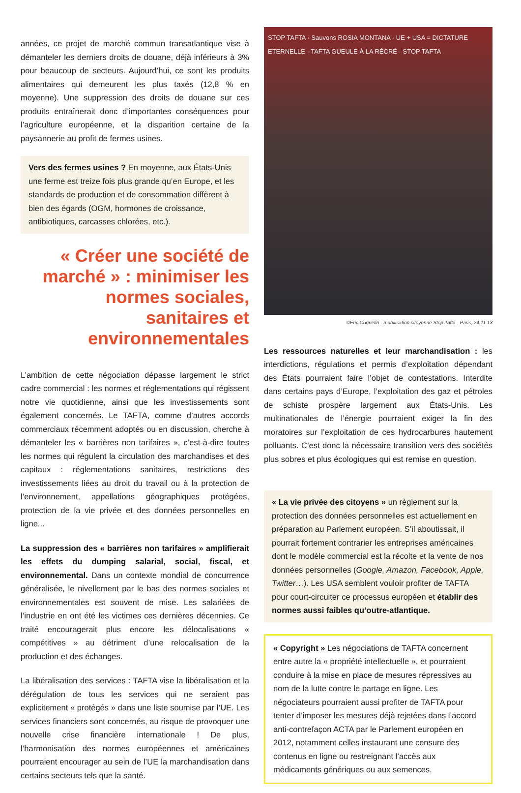années, ce projet de marché commun transatlantique vise à démanteler les derniers droits de douane, déjà inférieurs à 3% pour beaucoup de secteurs. Aujourd’hui, ce sont les produits alimentaires qui demeurent les plus taxés (12,8 % en moyenne). Une suppression des droits de douane sur ces produits entraînerait donc d’importantes conséquences pour l’agriculture européenne, et la disparition certaine de la paysannerie au profit de fermes usines.
Vers des fermes usines ? En moyenne, aux États-Unis une ferme est treize fois plus grande qu’en Europe, et les standards de production et de consommation diffèrent à bien des égards (OGM, hormones de croissance, antibiotiques, carcasses chlorées, etc.).
« Créer une société de marché » : minimiser les normes sociales, sanitaires et environnementales
L’ambition de cette négociation dépasse largement le strict cadre commercial : les normes et réglementations qui régissent notre vie quotidienne, ainsi que les investissements sont également concernés. Le TAFTA, comme d’autres accords commerciaux récemment adoptés ou en discussion, cherche à démanteler les « barrières non tarifaires », c’est-à-dire toutes les normes qui régulent la circulation des marchandises et des capitaux : réglementations sanitaires, restrictions des investissements liées au droit du travail ou à la protection de l’environnement, appellations géographiques protégées, protection de la vie privée et des données personnelles en ligne...
La suppression des « barrières non tarifaires » amplifierait les effets du dumping salarial, social, fiscal, et environnemental. Dans un contexte mondial de concurrence généralisée, le nivellement par le bas des normes sociales et environnementales est souvent de mise. Les salariées de l’industrie en ont été les victimes ces dernières décennies. Ce traité encouragerait plus encore les délocalisations « compétitives » au détriment d’une relocalisation de la production et des échanges.
La libéralisation des services : TAFTA vise la libéralisation et la dérégulation de tous les services qui ne seraient pas explicitement « protégés » dans une liste soumise par l’UE. Les services financiers sont concernés, au risque de provoquer une nouvelle crise financière internationale ! De plus, l’harmonisation des normes européennes et américaines pourraient encourager au sein de l’UE la marchandisation dans certains secteurs tels que la santé.
STOP TAFTA · Sauvons ROSIA MONTANA · UE + USA = DICTATURE ETERNELLE · TAFTA GUEULE À LA RÉCRÉ · STOP TAFTA
©Eric Coquelin - mobilisation citoyenne Stop Tafta - Paris, 24.11.13
Les ressources naturelles et leur marchandisation : les interdictions, régulations et permis d’exploitation dépendant des États pourraient faire l’objet de contestations. Interdite dans certains pays d’Europe, l’exploitation des gaz et pétroles de schiste prospère largement aux États-Unis. Les multinationales de l’énergie pourraient exiger la fin des moratoires sur l’exploitation de ces hydrocarbures hautement polluants. C’est donc la nécessaire transition vers des sociétés plus sobres et plus écologiques qui est remise en question.
« La vie privée des citoyens » un règlement sur la protection des données personnelles est actuellement en préparation au Parlement européen. S’il aboutissait, il pourrait fortement contrarier les entreprises américaines dont le modèle commercial est la récolte et la vente de nos données personnelles (Google, Amazon, Facebook, Apple, Twitter…). Les USA semblent vouloir profiter de TAFTA pour court-circuiter ce processus européen et établir des normes aussi faibles qu’outre-atlantique.
« Copyright » Les négociations de TAFTA concernent entre autre la « propriété intellectuelle », et pourraient conduire à la mise en place de mesures répressives au nom de la lutte contre le partage en ligne. Les négociateurs pourraient aussi profiter de TAFTA pour tenter d’imposer les mesures déjà rejetées dans l’accord anti-contrefaçon ACTA par le Parlement européen en 2012, notamment celles instaurant une censure des contenus en ligne ou restreignant l’accès aux médicaments génériques ou aux semences.